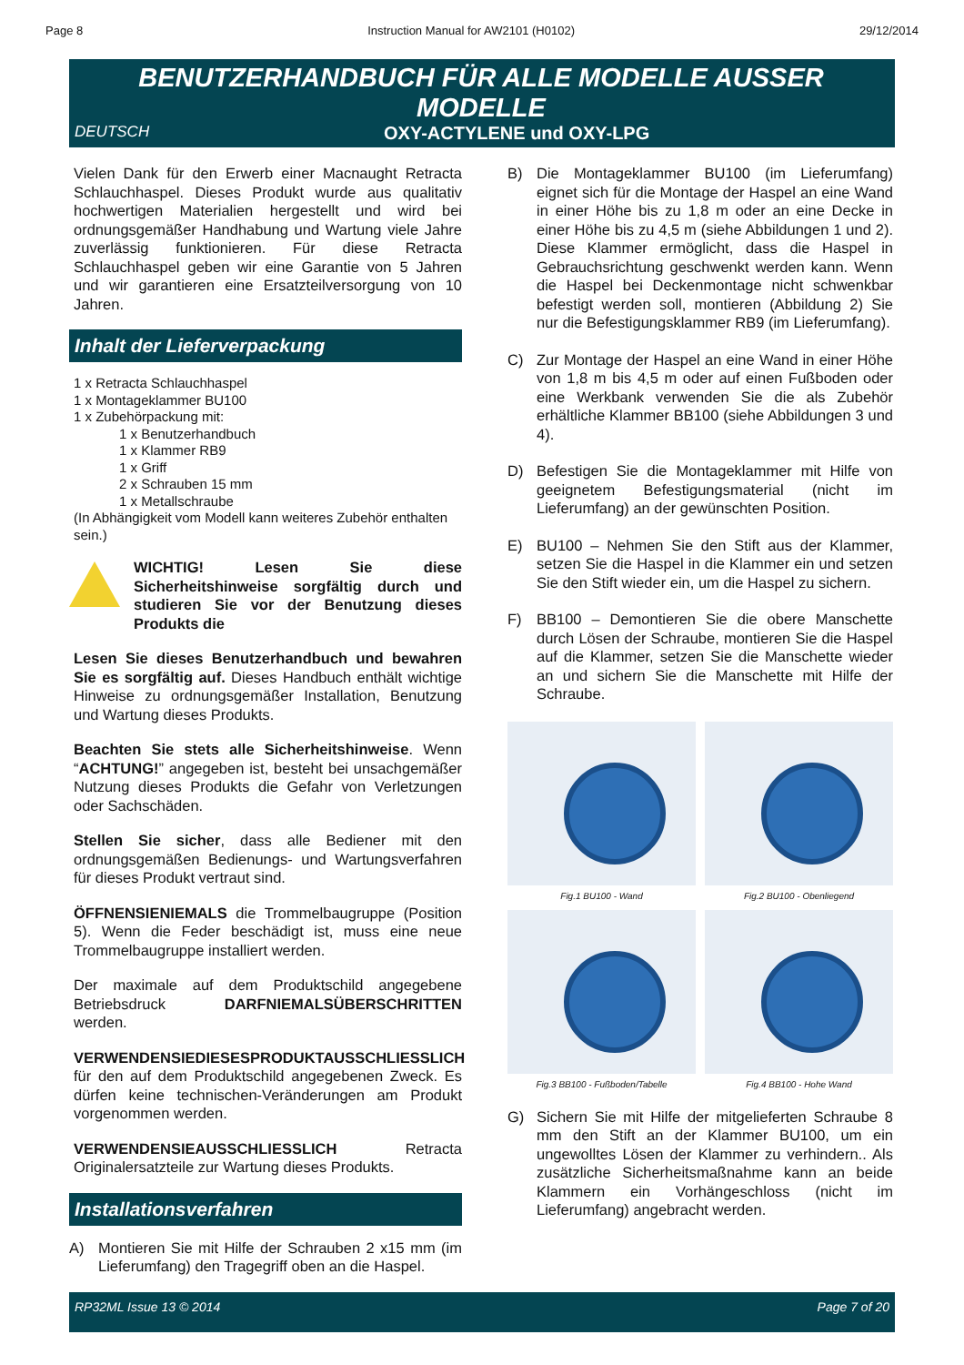Page 8 Instruction Manual for AW2101 (H0102) 29/12/2014
BENUTZERHANDBUCH FÜR ALLE MODELLE AUSSER MODELLE
DEUTSCH OXY-ACTYLENE und OXY-LPG
Vielen Dank für den Erwerb einer Macnaught Retracta Schlauchhaspel. Dieses Produkt wurde aus qualitativ hochwertigen Materialien hergestellt und wird bei ordnungsgemäßer Handhabung und Wartung viele Jahre zuverlässig funktionieren. Für diese Retracta Schlauchhaspel geben wir eine Garantie von 5 Jahren und wir garantieren eine Ersatzteilversorgung von 10 Jahren.
Inhalt der Lieferverpackung
1 x Retracta Schlauchhaspel
1 x Montageklammer BU100
1 x Zubehörpackung mit:
1 x Benutzerhandbuch
1 x Klammer RB9
1 x Griff
2 x Schrauben 15 mm
1 x Metallschraube
(In Abhängigkeit vom Modell kann weiteres Zubehör enthalten sein.)
WICHTIG! Lesen Sie diese Sicherheitshinweise sorgfältig durch und studieren Sie vor der Benutzung dieses Produkts die
Lesen Sie dieses Benutzerhandbuch und bewahren Sie es sorgfältig auf. Dieses Handbuch enthält wichtige Hinweise zu ordnungsgemäßer Installation, Benutzung und Wartung dieses Produkts.
Beachten Sie stets alle Sicherheitshinweise. Wenn “ACHTUNG!” angegeben ist, besteht bei unsachgemäßer Nutzung dieses Produkts die Gefahr von Verletzungen oder Sachschäden.
Stellen Sie sicher, dass alle Bediener mit den ordnungsgemäßen Bedienungs- und Wartungsverfahren für dieses Produkt vertraut sind.
ÖFFNENSIENIEMALS die Trommelbaugruppe (Position 5). Wenn die Feder beschädigt ist, muss eine neue Trommelbaugruppe installiert werden.
Der maximale auf dem Produktschild angegebene Betriebsdruck DARFNIEMALSÜBERSCHRITTEN werden.
VERWENDENSIEDIESESPRODUKTAUSSCHLIESSLICH für den auf dem Produktschild angegebenen Zweck. Es dürfen keine technischen-Veränderungen am Produkt vorgenommen werden.
VERWENDENSIEAUSSCHLIESSLICH Retracta Originalersatzteile zur Wartung dieses Produkts.
Installationsverfahren
A) Montieren Sie mit Hilfe der Schrauben 2 x15 mm (im Lieferumfang) den Tragegriff oben an die Haspel.
B) Die Montageklammer BU100 (im Lieferumfang) eignet sich für die Montage der Haspel an eine Wand in einer Höhe bis zu 1,8 m oder an eine Decke in einer Höhe bis zu 4,5 m (siehe Abbildungen 1 und 2). Diese Klammer ermöglicht, dass die Haspel in Gebrauchsrichtung geschwenkt werden kann. Wenn die Haspel bei Deckenmontage nicht schwenkbar befestigt werden soll, montieren (Abbildung 2) Sie nur die Befestigungsklammer RB9 (im Lieferumfang).
C) Zur Montage der Haspel an eine Wand in einer Höhe von 1,8 m bis 4,5 m oder auf einen Fußboden oder eine Werkbank verwenden Sie die als Zubehör erhältliche Klammer BB100 (siehe Abbildungen 3 und 4).
D) Befestigen Sie die Montageklammer mit Hilfe von geeignetem Befestigungsmaterial (nicht im Lieferumfang) an der gewünschten Position.
E) BU100 – Nehmen Sie den Stift aus der Klammer, setzen Sie die Haspel in die Klammer ein und setzen Sie den Stift wieder ein, um die Haspel zu sichern.
F) BB100 – Demontieren Sie die obere Manschette durch Lösen der Schraube, montieren Sie die Haspel auf die Klammer, setzen Sie die Manschette wieder an und sichern Sie die Manschette mit Hilfe der Schraube.
Fig.1 BU100 - Wand
Fig.2 BU100 - Obenliegend
Fig.3 BB100 - Fußboden/Tabelle
Fig.4 BB100 - Hohe Wand
G) Sichern Sie mit Hilfe der mitgelieferten Schraube 8 mm den Stift an der Klammer BU100, um ein ungewolltes Lösen der Klammer zu verhindern.. Als zusätzliche Sicherheitsmaßnahme kann an beide Klammern ein Vorhängeschloss (nicht im Lieferumfang) angebracht werden.
RP32ML Issue 13 © 2014 Page 7 of 20